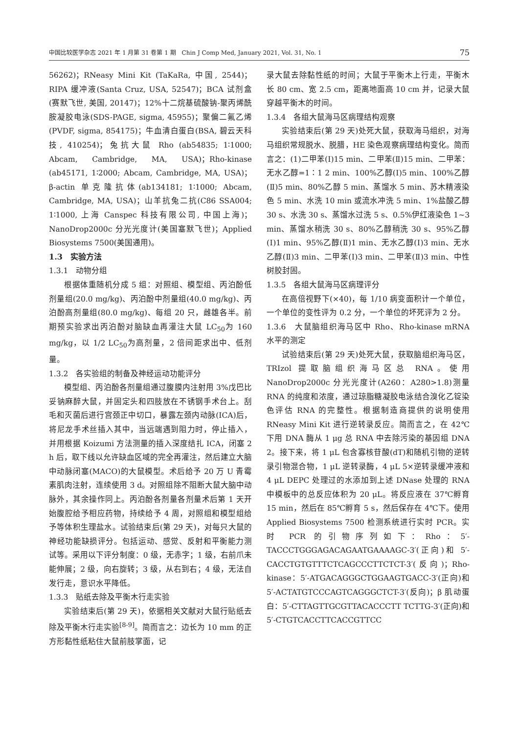中国比较医学杂志 2021 年 1 月第 31 卷第 1 期　Chin J Comp Med, January 2021, Vol. 31, No. 1 75
56262)；RNeasy Mini Kit (TaKaRa, 中国, 2544)；RIPA 缓冲液(Santa Cruz, USA, 52547)；BCA 试剂盒(赛默飞世, 美国, 20147)；12%十二烷基硫酸钠-聚丙烯酰胺凝胶电泳(SDS-PAGE, sigma, 45955)；聚偏二氟乙烯(PVDF, sigma, 854175)；牛血清白蛋白(BSA, 碧云天科技, 410254)；兔抗大鼠 Rho (ab54835; 1∶1000; Abcam, Cambridge, MA, USA)；Rho-kinase (ab45171, 1∶2000; Abcam, Cambridge, MA, USA)；β-actin 单克隆抗体(ab134181; 1∶1000; Abcam, Cambridge, MA, USA)；山羊抗兔二抗(C86 SSA004; 1∶1000, 上海 Canspec 科技有限公司, 中国上海)；NanoDrop2000c 分光光度计(美国塞默飞世)；Applied Biosystems 7500(美国通用)。
1.3　实验方法
1.3.1　动物分组
根据体重随机分成 5 组：对照组、模型组、丙泊酚低剂量组(20.0 mg/kg)、丙泊酚中剂量组(40.0 mg/kg)、丙泊酚高剂量组(80.0 mg/kg)、每组 20 只，雌雄各半。前期预实验求出丙泊酚对脑缺血再灌注大鼠 LC<sub>50</sub>为 160 mg/kg，以 1/2 LC<sub>50</sub>为高剂量，2 倍间距求出中、低剂量。
1.3.2　各实验组的制备及神经运动功能评分
模型组、丙泊酚各剂量组通过腹膜内注射用 3%戊巴比妥钠麻醉大鼠，并固定头和四肢放在不锈钢手术台上。刮毛和灭菌后进行宫颈正中切口，暴露左颈内动脉(ICA)后，将尼龙手术丝插入其中，当远端遇到阻力时，停止插入，并用根据 Koizumi 方法测量的插入深度结扎 ICA，闭塞 2 h 后，取下线以允许缺血区域的完全再灌注，然后建立大脑中动脉闭塞(MACO)的大鼠模型。术后给予 20 万 U 青霉素肌肉注射，连续使用 3 d。对照组除不阻断大鼠大脑中动脉外，其余操作同上。丙泊酚各剂量各剂量术后第 1 天开始腹腔给予相应药物，持续给予 4 周，对照组和模型组给予等体积生理盐水。试验结束后(第 29 天)，对每只大鼠的神经功能缺损评分。包括运动、感觉、反射和平衡能力测试等。采用以下评分制度：0 级，无赤字；1 级，右前爪未能伸展；2 级，向右旋转；3 级，从右到右；4 级，无法自发行走，意识水平降低。
1.3.3　贴纸去除及平衡木行走实验
实验结束后(第 29 天)，依据相关文献对大鼠行贴纸去除及平衡木行走实验<sup>[8-9]</sup>。简而言之：边长为 10 mm 的正方形黏性纸粘住大鼠前肢掌面，记
录大鼠去除黏性纸的时间；大鼠于平衡木上行走，平衡木长 80 cm、宽 2.5 cm，距离地面高 10 cm 并，记录大鼠穿越平衡木的时间。
1.3.4　各组大鼠海马区病理结构观察
实验结束后(第 29 天)处死大鼠，获取海马组织，对海马组织常规脱水、脱腊，HE 染色观察病理结构变化。简而言之：(1)二甲苯(Ⅰ)15 min、二甲苯(Ⅱ)15 min、二甲苯：无水乙醇=1∶1 2 min、100%乙醇(Ⅰ)5 min、100%乙醇(Ⅱ)5 min、80%乙醇 5 min、蒸馏水 5 min、苏木精液染色 5 min、水洗 10 min 或流水冲洗 5 min、1%盐酸乙醇 30 s、水洗 30 s、蒸馏水过洗 5 s、0.5%伊红液染色 1~3 min、蒸馏水稍洗 30 s、80%乙醇稍洗 30 s、95%乙醇(Ⅰ)1 min、95%乙醇(Ⅱ)1 min、无水乙醇(Ⅰ)3 min、无水乙醇(Ⅱ)3 min、二甲苯(Ⅰ)3 min、二甲苯(Ⅱ)3 min、中性树胶封固。
1.3.5　各组大鼠海马区病理评分
在高倍视野下(×40)，每 1/10 病变面积计一个单位，一个单位的变性评为 0.2 分，一个单位的坏死评为 2 分。
1.3.6　大鼠脑组织海马区中 Rho、Rho-kinase mRNA 水平的测定
试验结束后(第 29 天)处死大鼠，获取脑组织海马区，TRIzol 提取脑组织海马区总 RNA。使用 NanoDrop2000c 分光光度计(A260：A280>1.8)测量 RNA 的纯度和浓度，通过琼脂糖凝胶电泳结合溴化乙锭染色评估 RNA 的完整性。根据制造商提供的说明使用 RNeasy Mini Kit 进行逆转录反应。简而言之，在 42℃下用 DNA 酶从 1 μg 总 RNA 中去除污染的基因组 DNA 2。接下来，将 1 μL 包含寡核苷酸(dT)和随机引物的逆转录引物混合物，1 μL 逆转录酶，4 μL 5×逆转录缓冲液和 4 μL DEPC 处理过的水添加到上述 DNase 处理的 RNA 中模板中的总反应体积为 20 μL。将反应液在 37℃孵育 15 min，然后在 85℃孵育 5 s，然后保存在 4℃下。使用 Applied Biosystems 7500 检测系统进行实时 PCR。实时 PCR 的引物序列如下：Rho：5′-TACCCTGGGAGACAGAATGAAAAGC-3′(正向)和 5′-CACCTGTGTTTCTCAGCCCTTCTCT-3′(反向)；Rho-kinase：5′-ATGACAGGGCTGGAAGTGACC-3′(正向)和 5′-ACTATGTCCCAGTCAGGGCTCT-3′(反向)；β 肌动蛋白：5′-CTTAGTTGCGTTACACCCTT TCTTG-3′(正向)和 5′-CTGTCACCTTCACCGTTCC